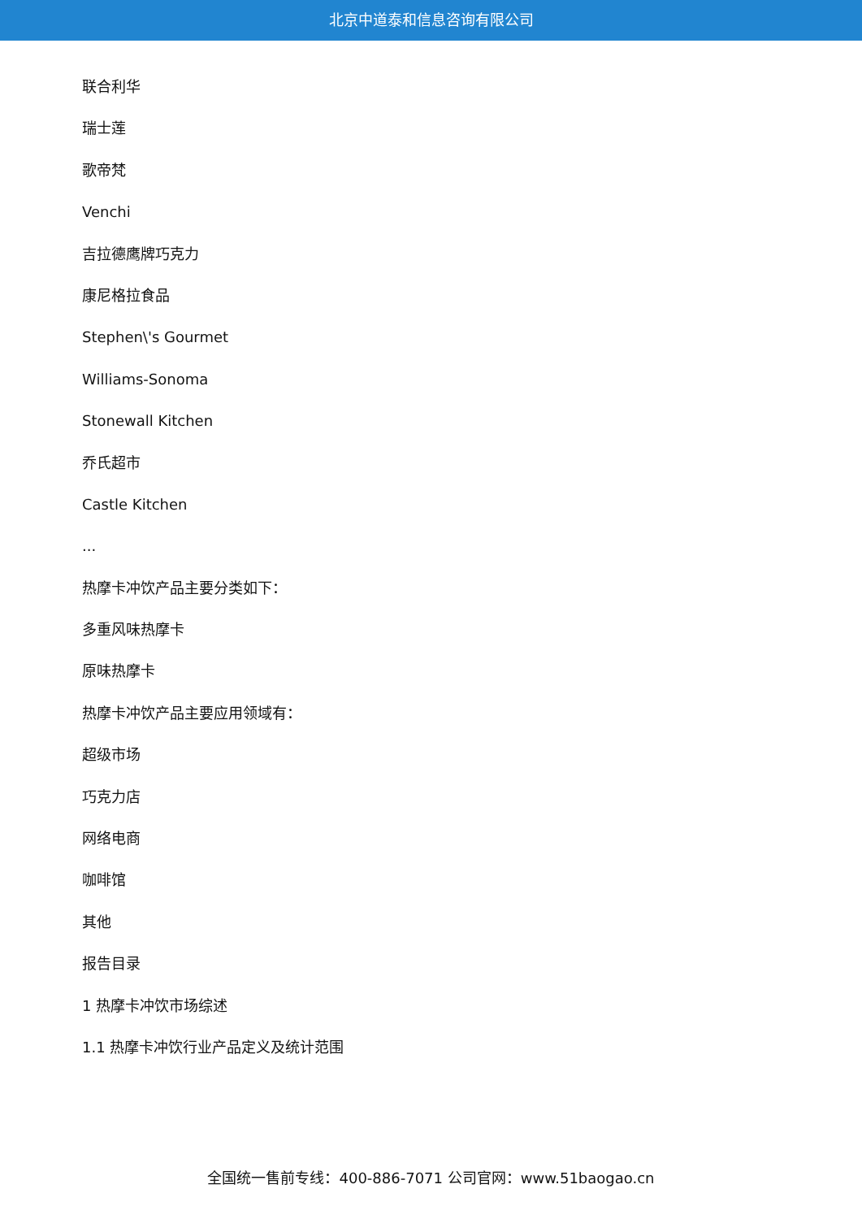北京中道泰和信息咨询有限公司
联合利华
瑞士莲
歌帝梵
Venchi
吉拉德鹰牌巧克力
康尼格拉食品
Stephen\'s Gourmet
Williams-Sonoma
Stonewall Kitchen
乔氏超市
Castle Kitchen
...
热摩卡冲饮产品主要分类如下：
多重风味热摩卡
原味热摩卡
热摩卡冲饮产品主要应用领域有：
超级市场
巧克力店
网络电商
咖啡馆
其他
报告目录
1 热摩卡冲饮市场综述
1.1 热摩卡冲饮行业产品定义及统计范围
全国统一售前专线：400-886-7071 公司官网：www.51baogao.cn